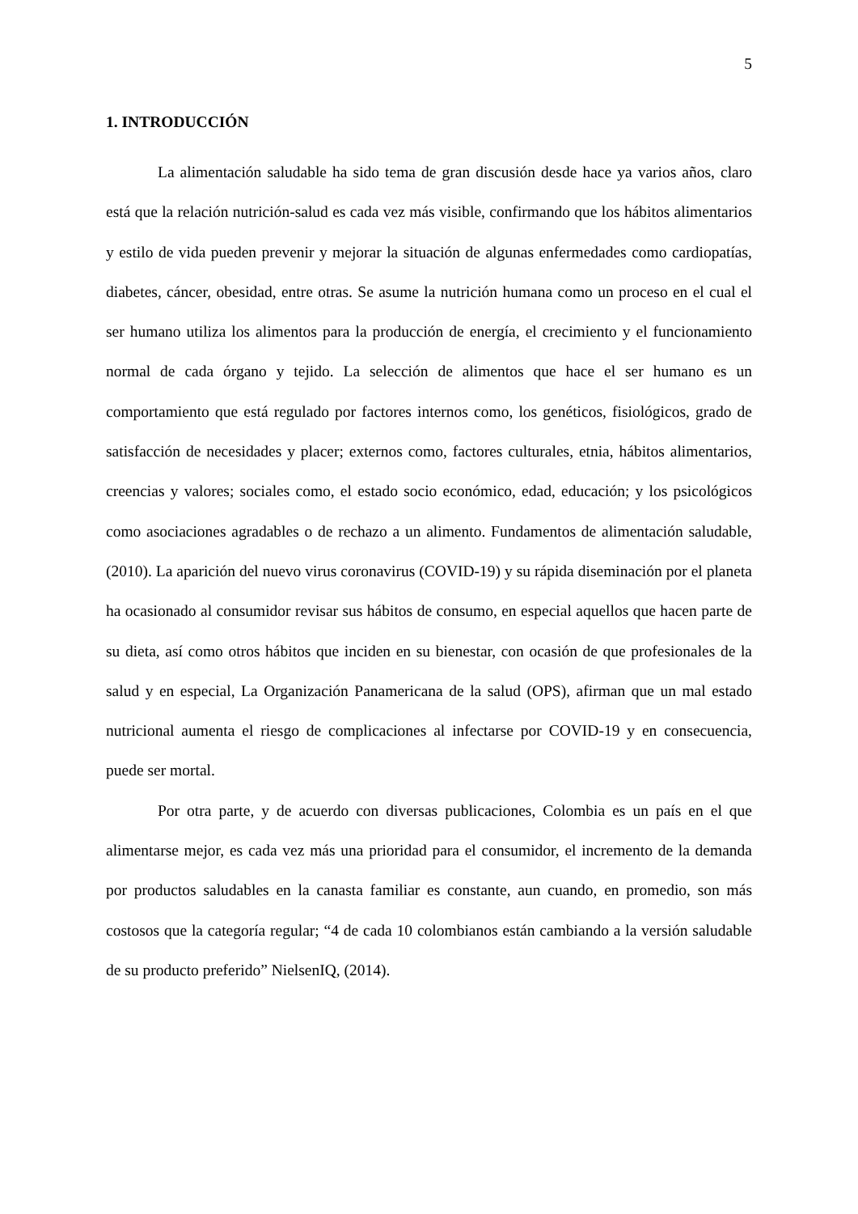5
1. INTRODUCCIÓN
La alimentación saludable ha sido tema de gran discusión desde hace ya varios años, claro está que la relación nutrición-salud es cada vez más visible, confirmando que los hábitos alimentarios y estilo de vida pueden prevenir y mejorar la situación de algunas enfermedades como cardiopatías, diabetes, cáncer, obesidad, entre otras. Se asume la nutrición humana como un proceso en el cual el ser humano utiliza los alimentos para la producción de energía, el crecimiento y el funcionamiento normal de cada órgano y tejido. La selección de alimentos que hace el ser humano es un comportamiento que está regulado por factores internos como, los genéticos, fisiológicos, grado de satisfacción de necesidades y placer; externos como, factores culturales, etnia, hábitos alimentarios, creencias y valores; sociales como, el estado socio económico, edad, educación; y los psicológicos como asociaciones agradables o de rechazo a un alimento. Fundamentos de alimentación saludable, (2010). La aparición del nuevo virus coronavirus (COVID-19) y su rápida diseminación por el planeta ha ocasionado al consumidor revisar sus hábitos de consumo, en especial aquellos que hacen parte de su dieta, así como otros hábitos que inciden en su bienestar, con ocasión de que profesionales de la salud y en especial, La Organización Panamericana de la salud (OPS), afirman que un mal estado nutricional aumenta el riesgo de complicaciones al infectarse por COVID-19 y en consecuencia, puede ser mortal.
Por otra parte, y de acuerdo con diversas publicaciones, Colombia es un país en el que alimentarse mejor, es cada vez más una prioridad para el consumidor, el incremento de la demanda por productos saludables en la canasta familiar es constante, aun cuando, en promedio, son más costosos que la categoría regular; “4 de cada 10 colombianos están cambiando a la versión saludable de su producto preferido” NielsenIQ, (2014).